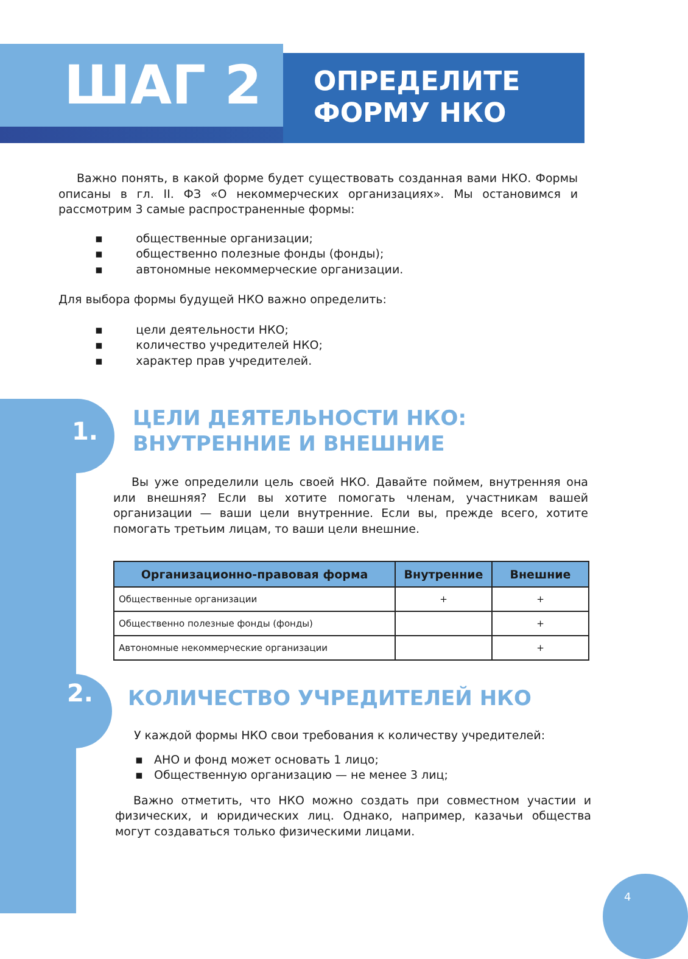ШАГ 2
ОПРЕДЕЛИТЕ
ФОРМУ НКО
Важно понять, в какой форме будет существовать созданная вами НКО. Формы описаны в гл. II. ФЗ «О некоммерческих организациях». Мы остановимся и рассмотрим 3 самые распространенные формы:
▪ общественные организации;
▪ общественно полезные фонды (фонды);
▪ автономные некоммерческие организации.
Для выбора формы будущей НКО важно определить:
▪ цели деятельности НКО;
▪ количество учредителей НКО;
▪ характер прав учредителей.
1.
ЦЕЛИ ДЕЯТЕЛЬНОСТИ НКО:
ВНУТРЕННИЕ И ВНЕШНИЕ
Вы уже определили цель своей НКО. Давайте поймем, внутренняя она или внешняя? Если вы хотите помогать членам, участникам вашей организации — ваши цели внутренние. Если вы, прежде всего, хотите помогать третьим лицам, то ваши цели внешние.
| Организационно-правовая форма | Внутренние | Внешние |
| --- | --- | --- |
| Общественные организации | + | + |
| Общественно полезные фонды (фонды) | | + |
| Автономные некоммерческие организации | | + |
2.
КОЛИЧЕСТВО УЧРЕДИТЕЛЕЙ НКО
У каждой формы НКО свои требования к количеству учредителей:
▪ АНО и фонд может основать 1 лицо;
▪ Общественную организацию — не менее 3 лиц;
Важно отметить, что НКО можно создать при совместном участии и физических, и юридических лиц. Однако, например, казачьи общества могут создаваться только физическими лицами.
4